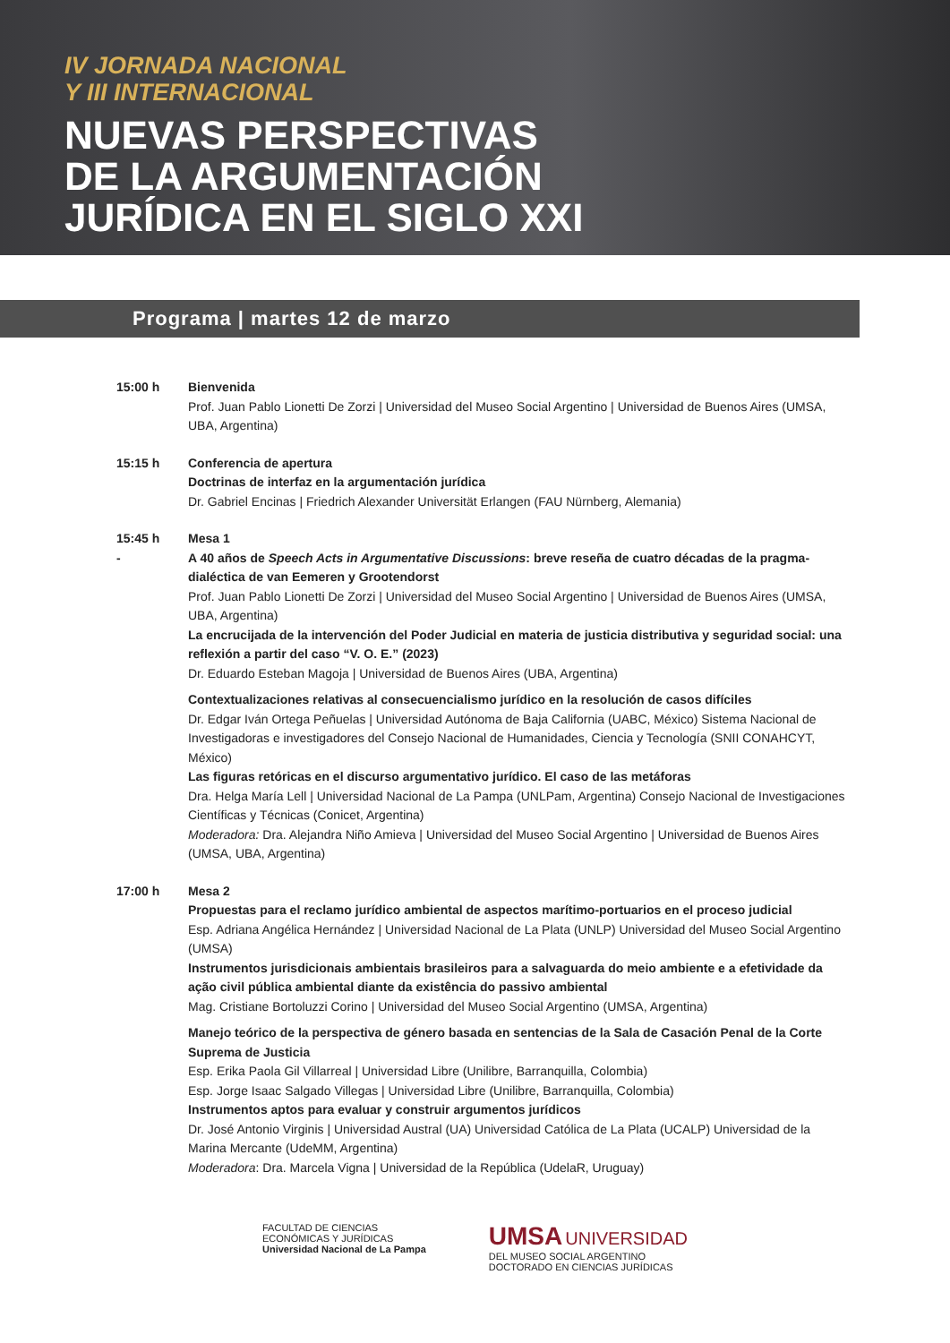IV JORNADA NACIONAL
Y III INTERNACIONAL
NUEVAS PERSPECTIVAS
DE LA ARGUMENTACIÓN
JURÍDICA EN EL SIGLO XXI
Programa | martes 12 de marzo
15:00 h Bienvenida
Prof. Juan Pablo Lionetti De Zorzi | Universidad del Museo Social Argentino | Universidad de Buenos Aires (UMSA, UBA, Argentina)
15:15 h Conferencia de apertura
Doctrinas de interfaz en la argumentación jurídica
Dr. Gabriel Encinas | Friedrich Alexander Universität Erlangen (FAU Nürnberg, Alemania)
15:45 h
-
Mesa 1
A 40 años de Speech Acts in Argumentative Discussions: breve reseña de cuatro décadas de la pragma-dialéctica de van Eemeren y Grootendorst
Prof. Juan Pablo Lionetti De Zorzi | Universidad del Museo Social Argentino | Universidad de Buenos Aires (UMSA, UBA, Argentina)
La encrucijada de la intervención del Poder Judicial en materia de justicia distributiva y seguridad social: una reflexión a partir del caso “V. O. E.” (2023)
Dr. Eduardo Esteban Magoja | Universidad de Buenos Aires (UBA, Argentina)
Contextualizaciones relativas al consecuencialismo jurídico en la resolución de casos difíciles
Dr. Edgar Iván Ortega Peñuelas | Universidad Autónoma de Baja California (UABC, México) Sistema Nacional de Investigadoras e investigadores del Consejo Nacional de Humanidades, Ciencia y Tecnología (SNII CONAHCYT, México)
Las figuras retóricas en el discurso argumentativo jurídico. El caso de las metáforas
Dra. Helga María Lell | Universidad Nacional de La Pampa (UNLPam, Argentina) Consejo Nacional de Investigaciones Científicas y Técnicas (Conicet, Argentina)
Moderadora: Dra. Alejandra Niño Amieva | Universidad del Museo Social Argentino | Universidad de Buenos Aires (UMSA, UBA, Argentina)
17:00 h Mesa 2
Propuestas para el reclamo jurídico ambiental de aspectos marítimo-portuarios en el proceso judicial
Esp. Adriana Angélica Hernández | Universidad Nacional de La Plata (UNLP) Universidad del Museo Social Argentino (UMSA)
Instrumentos jurisdicionais ambientais brasileiros para a salvaguarda do meio ambiente e a efetividade da ação civil pública ambiental diante da existência do passivo ambiental
Mag. Cristiane Bortoluzzi Corino | Universidad del Museo Social Argentino (UMSA, Argentina)
Manejo teórico de la perspectiva de género basada en sentencias de la Sala de Casación Penal de la Corte Suprema de Justicia
Esp. Erika Paola Gil Villarreal | Universidad Libre (Unilibre, Barranquilla, Colombia)
Esp. Jorge Isaac Salgado Villegas | Universidad Libre (Unilibre, Barranquilla, Colombia)
Instrumentos aptos para evaluar y construir argumentos jurídicos
Dr. José Antonio Virginis | Universidad Austral (UA) Universidad Católica de La Plata (UCALP) Universidad de la Marina Mercante (UdeMM, Argentina)
Moderadora: Dra. Marcela Vigna | Universidad de la República (UdelaR, Uruguay)
FACULTAD DE CIENCIAS
ECONÓMICAS Y JURÍDICAS
Universidad Nacional de La Pampa
UMSA UNIVERSIDAD
DEL MUSEO SOCIAL ARGENTINO
DOCTORADO EN CIENCIAS JURÍDICAS